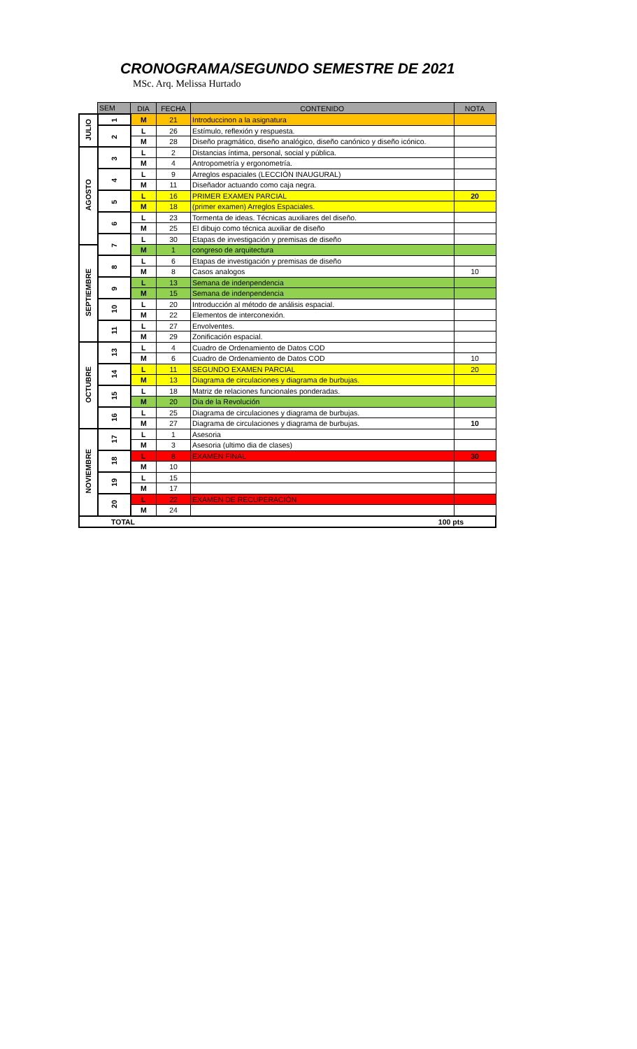CRONOGRAMA/SEGUNDO SEMESTRE DE 2021
MSc. Arq. Melissa Hurtado
| | SEM | DIA | FECHA | CONTENIDO | NOTA |
| JULIO | 1 | M | 21 | Introduccinon a la asignatura | |
| | 2 | L | 26 | Estímulo, reflexión y respuesta. | |
| | | M | 28 | Diseño pragmático, diseño analógico, diseño canónico y diseño icónico. | |
| AGOSTO | 3 | L | 2 | Distancias íntima, personal, social y pública. | |
| | | M | 4 | Antropometría y ergonometría. | |
| | 4 | L | 9 | Arreglos espaciales (LECCIÓN INAUGURAL) | |
| | | M | 11 | Diseñador actuando como caja negra. | |
| | 5 | L | 16 | PRIMER EXAMEN PARCIAL | 20 |
| | | M | 18 | (primer examen) Arreglos Espaciales. | |
| | 6 | L | 23 | Tormenta de ideas. Técnicas auxiliares del diseño. | |
| | | M | 25 | El dibujo como técnica auxiliar de diseño | |
| | 7 | L | 30 | Etapas de investigación y premisas de diseño | |
| SEPTIEMBRE | | M | 1 | congreso de arquitectura | |
| | 8 | L | 6 | Etapas de investigación y premisas de diseño | |
| | | M | 8 | Casos analogos | 10 |
| | 9 | L | 13 | Semana de indenpendencia | |
| | | M | 15 | Semana de indenpendencia | |
| | 10 | L | 20 | Introducción al método de análisis espacial. | |
| | | M | 22 | Elementos de interconexión. | |
| | 11 | L | 27 | Envolventes. | |
| | | M | 29 | Zonificación espacial. | |
| OCTUBRE | 13 | L | 4 | Cuadro de Ordenamiento de Datos COD | |
| | | M | 6 | Cuadro de Ordenamiento de Datos COD | 10 |
| | 14 | L | 11 | SEGUNDO EXAMEN PARCIAL | 20 |
| | | M | 13 | Diagrama de circulaciones y diagrama de burbujas. | |
| | 15 | L | 18 | Matriz de relaciones funcionales ponderadas. | |
| | | M | 20 | Dia de la Revolución | |
| | 16 | L | 25 | Diagrama de circulaciones y diagrama de burbujas. | |
| | | M | 27 | Diagrama de circulaciones y diagrama de burbujas. | 10 |
| NOVIEMBRE | 17 | L | 1 | Asesoria | |
| | | M | 3 | Asesoria (ultimo dia de clases) | |
| | 18 | L | 8 | EXAMEN FINAL | 30 |
| | | M | 10 | | |
| | 19 | L | 15 | | |
| | | M | 17 | | |
| | 20 | L | 22 | EXAMEN DE RECUPERACIÓN | |
| | | M | 24 | | |
| TOTAL | | | | 100 pts | |